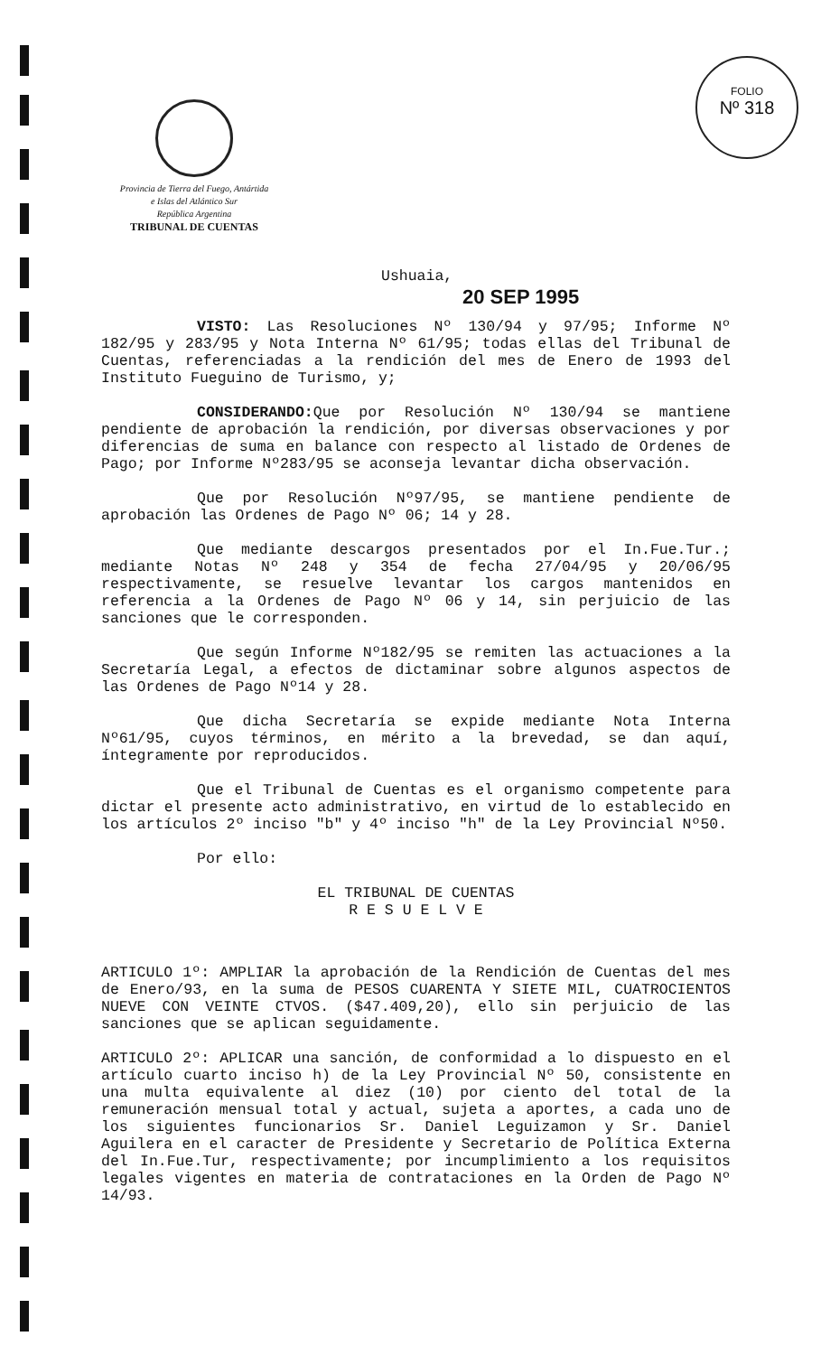Provincia de Tierra del Fuego, Antártida
e Islas del Atlántico Sur
República Argentina
TRIBUNAL DE CUENTAS
FOLIO
Nº 318
Ushuaia,
20 SEP 1995
VISTO: Las Resoluciones Nº 130/94 y 97/95; Informe Nº 182/95 y 283/95 y Nota Interna Nº 61/95; todas ellas del Tribunal de Cuentas, referenciadas a la rendición del mes de Enero de 1993 del Instituto Fueguino de Turismo, y;
CONSIDERANDO: Que por Resolución Nº 130/94 se mantiene pendiente de aprobación la rendición, por diversas observaciones y por diferencias de suma en balance con respecto al listado de Ordenes de Pago; por Informe Nº283/95 se aconseja levantar dicha observación.
Que por Resolución Nº97/95, se mantiene pendiente de aprobación las Ordenes de Pago Nº 06; 14 y 28.
Que mediante descargos presentados por el In.Fue.Tur.; mediante Notas Nº 248 y 354 de fecha 27/04/95 y 20/06/95 respectivamente, se resuelve levantar los cargos mantenidos en referencia a la Ordenes de Pago Nº 06 y 14, sin perjuicio de las sanciones que le corresponden.
Que según Informe Nº182/95 se remiten las actuaciones a la Secretaría Legal, a efectos de dictaminar sobre algunos aspectos de las Ordenes de Pago Nº14 y 28.
Que dicha Secretaría se expide mediante Nota Interna Nº61/95, cuyos términos, en mérito a la brevedad, se dan aquí, íntegramente por reproducidos.
Que el Tribunal de Cuentas es el organismo competente para dictar el presente acto administrativo, en virtud de lo establecido en los artículos 2º inciso "b" y 4º inciso "h" de la Ley Provincial Nº50.
Por ello:
EL TRIBUNAL DE CUENTAS
R E S U E L V E
ARTICULO 1º: AMPLIAR la aprobación de la Rendición de Cuentas del mes de Enero/93, en la suma de PESOS CUARENTA Y SIETE MIL, CUATROCIENTOS NUEVE CON VEINTE CTVOS. ($47.409,20), ello sin perjuicio de las sanciones que se aplican seguidamente.
ARTICULO 2º: APLICAR una sanción, de conformidad a lo dispuesto en el artículo cuarto inciso h) de la Ley Provincial Nº 50, consistente en una multa equivalente al diez (10) por ciento del total de la remuneración mensual total y actual, sujeta a aportes, a cada uno de los siguientes funcionarios Sr. Daniel Leguizamon y Sr. Daniel Aguilera en el caracter de Presidente y Secretario de Política Externa del In.Fue.Tur, respectivamente; por incumplimiento a los requisitos legales vigentes en materia de contrataciones en la Orden de Pago Nº 14/93.